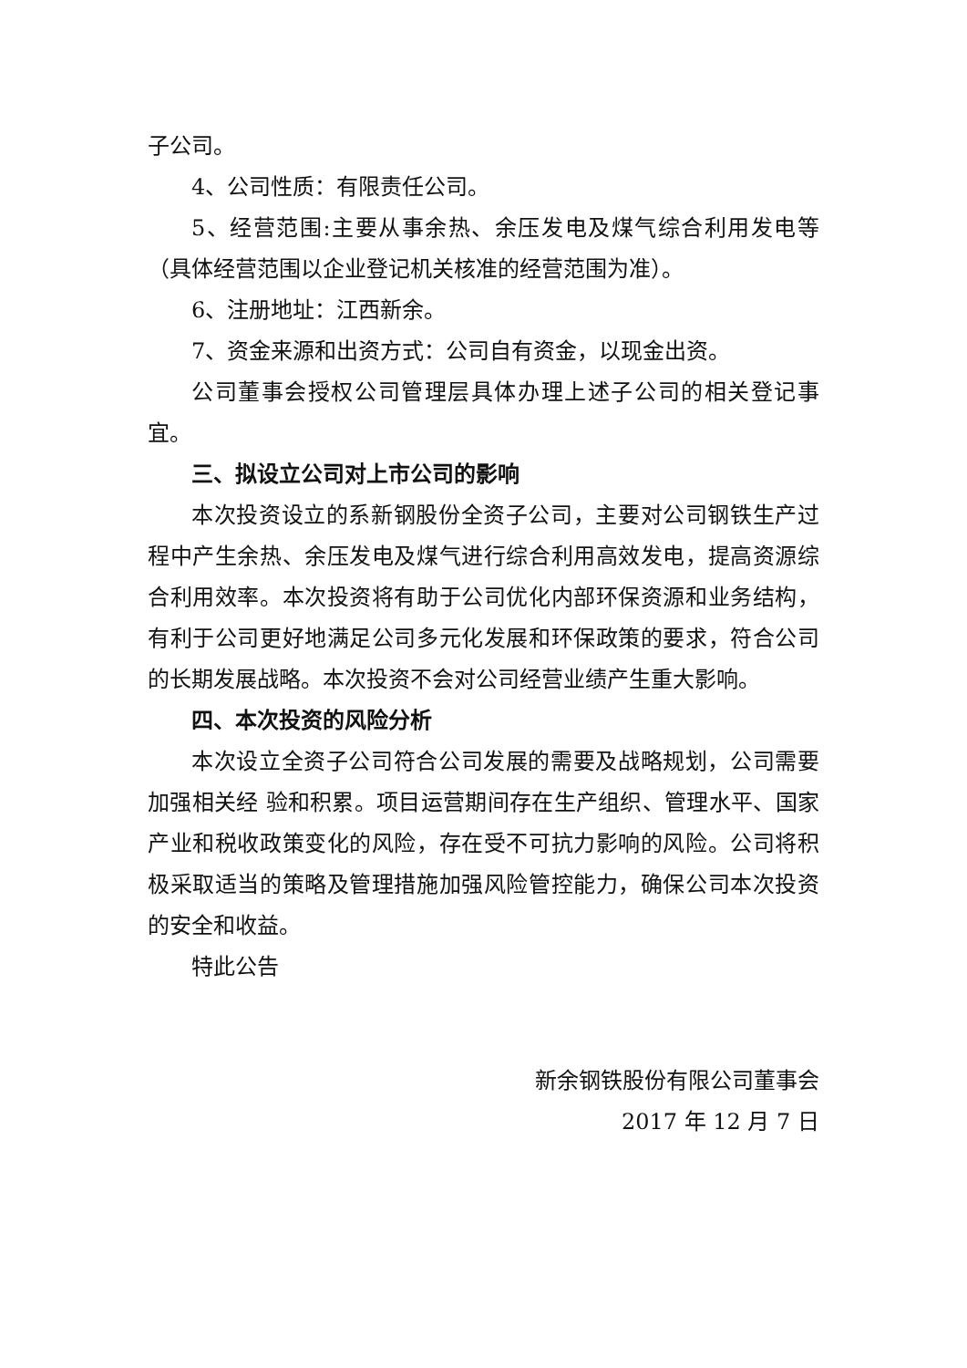子公司。
4、公司性质：有限责任公司。
5、经营范围:主要从事余热、余压发电及煤气综合利用发电等（具体经营范围以企业登记机关核准的经营范围为准）。
6、注册地址：江西新余。
7、资金来源和出资方式：公司自有资金，以现金出资。
公司董事会授权公司管理层具体办理上述子公司的相关登记事宜。
三、拟设立公司对上市公司的影响
本次投资设立的系新钢股份全资子公司，主要对公司钢铁生产过程中产生余热、余压发电及煤气进行综合利用高效发电，提高资源综合利用效率。本次投资将有助于公司优化内部环保资源和业务结构，有利于公司更好地满足公司多元化发展和环保政策的要求，符合公司的长期发展战略。本次投资不会对公司经营业绩产生重大影响。
四、本次投资的风险分析
本次设立全资子公司符合公司发展的需要及战略规划，公司需要加强相关经 验和积累。项目运营期间存在生产组织、管理水平、国家产业和税收政策变化的风险，存在受不可抗力影响的风险。公司将积极采取适当的策略及管理措施加强风险管控能力，确保公司本次投资的安全和收益。
特此公告
新余钢铁股份有限公司董事会
2017 年 12 月 7 日